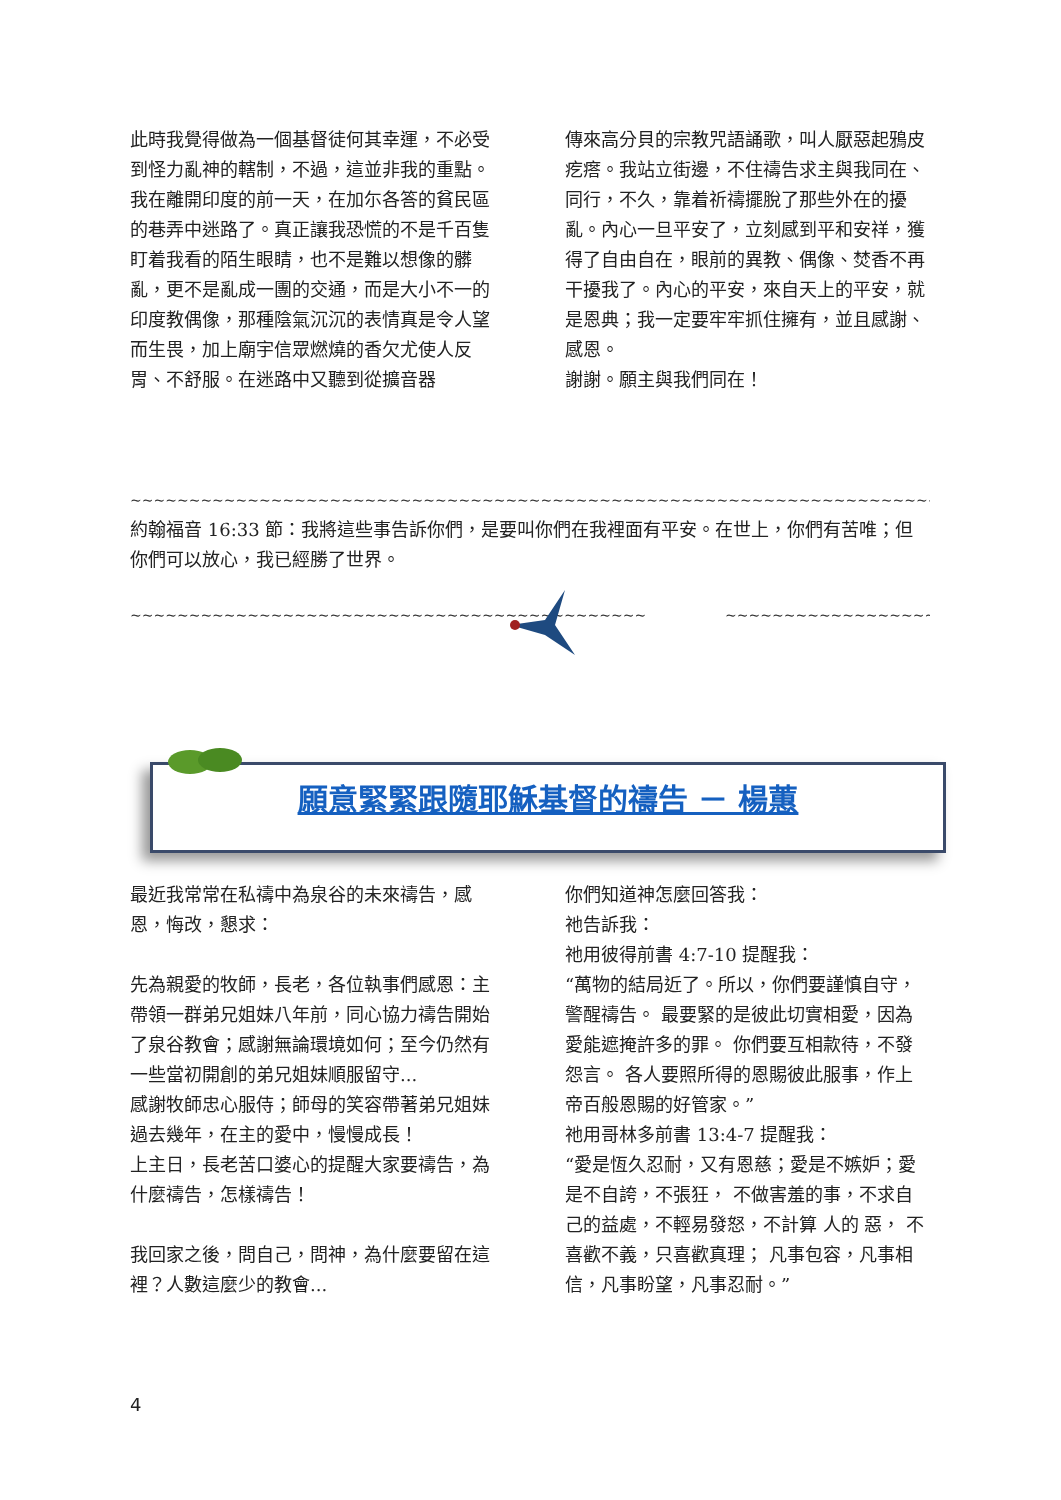此時我覺得做為一個基督徒何其幸運，不必受到怪力亂神的轄制，不過，這並非我的重點。
我在離開印度的前一天，在加尓各答的貧民區的巷弄中迷路了。真正讓我恐慌的不是千百隻盯着我看的陌生眼睛，也不是難以想像的髒亂，更不是亂成一團的交通，而是大小不一的印度教偶像，那種陰氣沉沉的表情真是令人望而生畏，加上廟宇信眾燃燒的香欠尤使人反胃、不舒服。在迷路中又聽到從擴音器
傳來高分貝的宗教咒語誦歌，叫人厭惡起鴉皮疙瘩。我站立街邊，不住禱告求主與我同在、同行，不久，靠着祈禱擺脫了那些外在的擾亂。內心一旦平安了，立刻感到平和安祥，獲得了自由自在，眼前的異教、偶像、焚香不再干擾我了。內心的平安，來自天上的平安，就是恩典；我一定要牢牢抓住擁有，並且感謝、感恩。
謝謝。願主與我們同在！
~~~~~~~~~~~~~~~~~~~~~~~~~~~~~~~~~~~~~~~~~~~~~~~~~~~~~~~~~~~~~~~~~~~~~~~~~~~~~~~~~~~~~~~~~~~~
約翰福音 16:33 節：我將這些事告訴你們，是要叫你們在我裡面有平安。在世上，你們有苦唯；但你們可以放心，我已經勝了世界。
~~~~~~~~~~~~~~~~~~~~~~~~~~~~~~~~~~~~~~~~~~~~ ~~~~~~~~~~~~~~~~~~~~~~~~~~~~~~~~~~~~~~~~~~
願意緊緊跟隨耶穌基督的禱告 － 楊蕙
最近我常常在私禱中為泉谷的未來禱告，感恩，悔改，懇求：
先為親愛的牧師，長老，各位執事們感恩：主帶領一群弟兄姐妹八年前，同心協力禱告開始了泉谷教會；感謝無論環境如何；至今仍然有一些當初開創的弟兄姐妹順服留守...
感謝牧師忠心服侍；師母的笑容帶著弟兄姐妹過去幾年，在主的愛中，慢慢成長！
上主日，長老苦口婆心的提醒大家要禱告，為什麼禱告，怎樣禱告！
我回家之後，問自己，問神，為什麼要留在這裡？人數這麼少的教會...
你們知道神怎麼回答我：
祂告訴我：
祂用彼得前書 4:7-10 提醒我：
“萬物的結局近了。所以，你們要謹慎自守，警醒禱告。 最要緊的是彼此切實相愛，因為愛能遮掩許多的罪。 你們要互相款待，不發怨言。 各人要照所得的恩賜彼此服事，作上帝百般恩賜的好管家。”
祂用哥林多前書 13:4-7 提醒我：
“愛是恆久忍耐，又有恩慈；愛是不嫉妒；愛是不自誇，不張狂， 不做害羞的事，不求自己的益處，不輕易發怒，不計算 人的 惡， 不喜歡不義，只喜歡真理； 凡事包容，凡事相信，凡事盼望，凡事忍耐。”
4